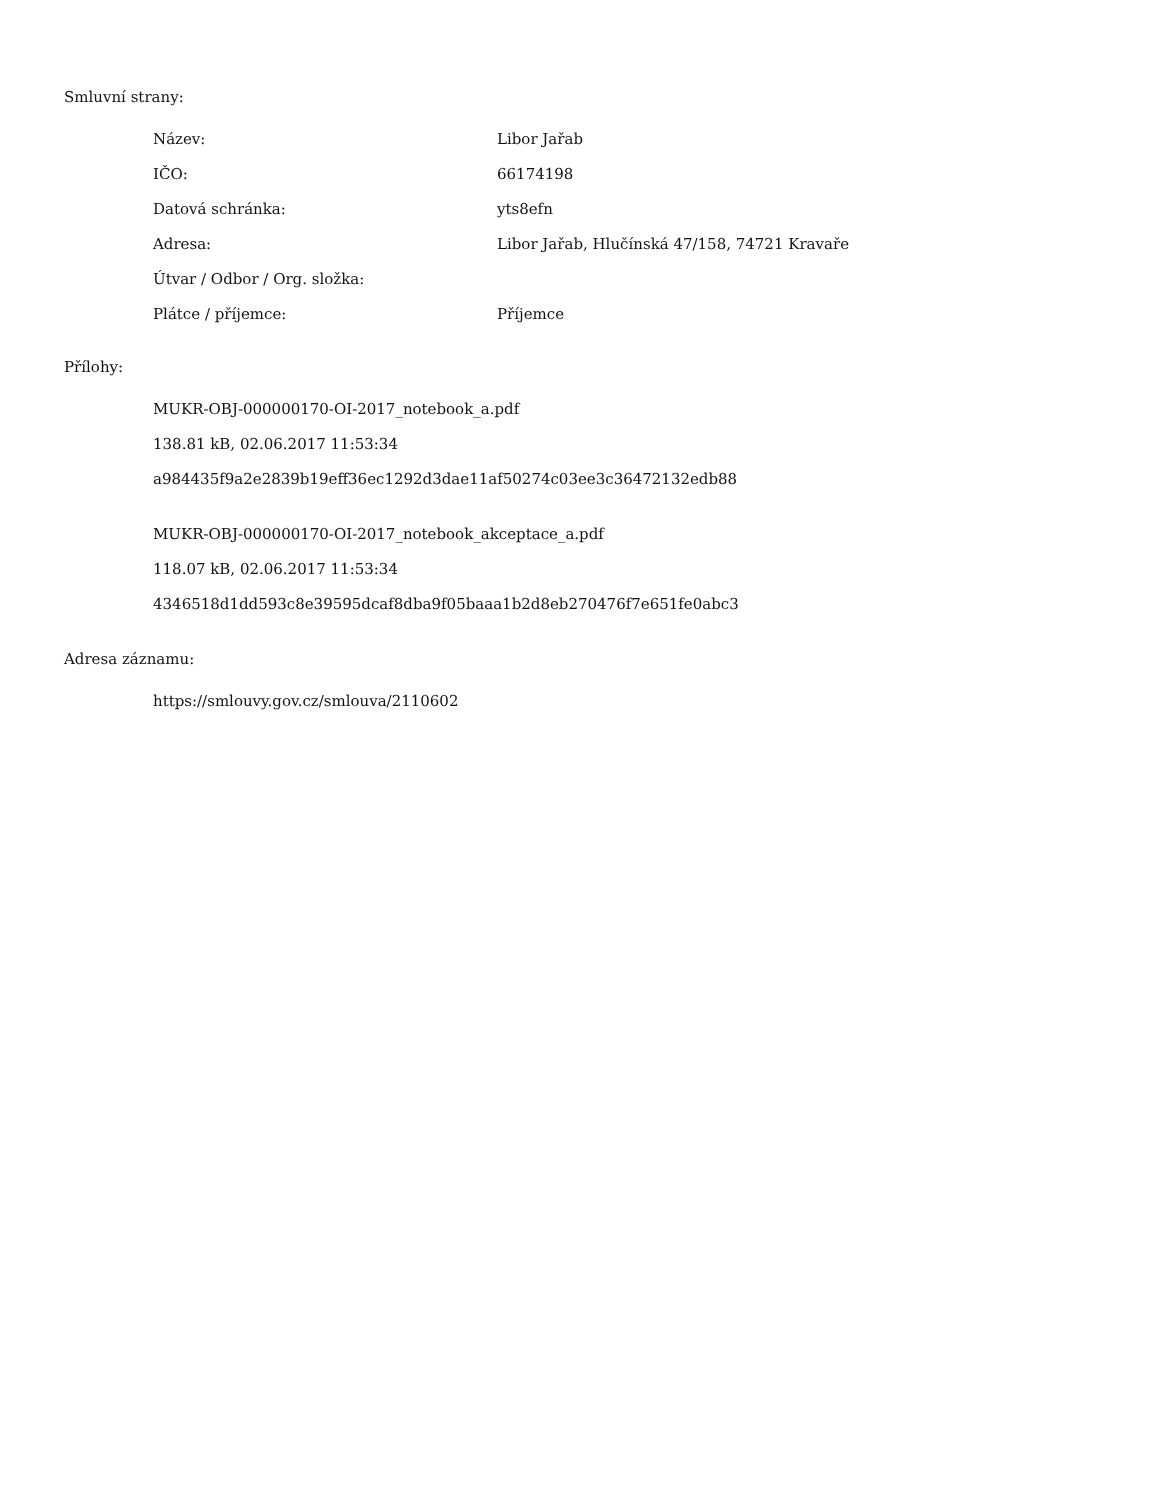Smluvní strany:
| Název: | Libor Jařab |
| IČO: | 66174198 |
| Datová schránka: | yts8efn |
| Adresa: | Libor Jařab, Hlučínská 47/158, 74721 Kravaře |
| Útvar / Odbor / Org. složka: | |
| Plátce / příjemce: | Příjemce |
Přílohy:
MUKR-OBJ-000000170-OI-2017_notebook_a.pdf
138.81 kB, 02.06.2017 11:53:34
a984435f9a2e2839b19eff36ec1292d3dae11af50274c03ee3c36472132edb88
MUKR-OBJ-000000170-OI-2017_notebook_akceptace_a.pdf
118.07 kB, 02.06.2017 11:53:34
4346518d1dd593c8e39595dcaf8dba9f05baaa1b2d8eb270476f7e651fe0abc3
Adresa záznamu:
https://smlouvy.gov.cz/smlouva/2110602